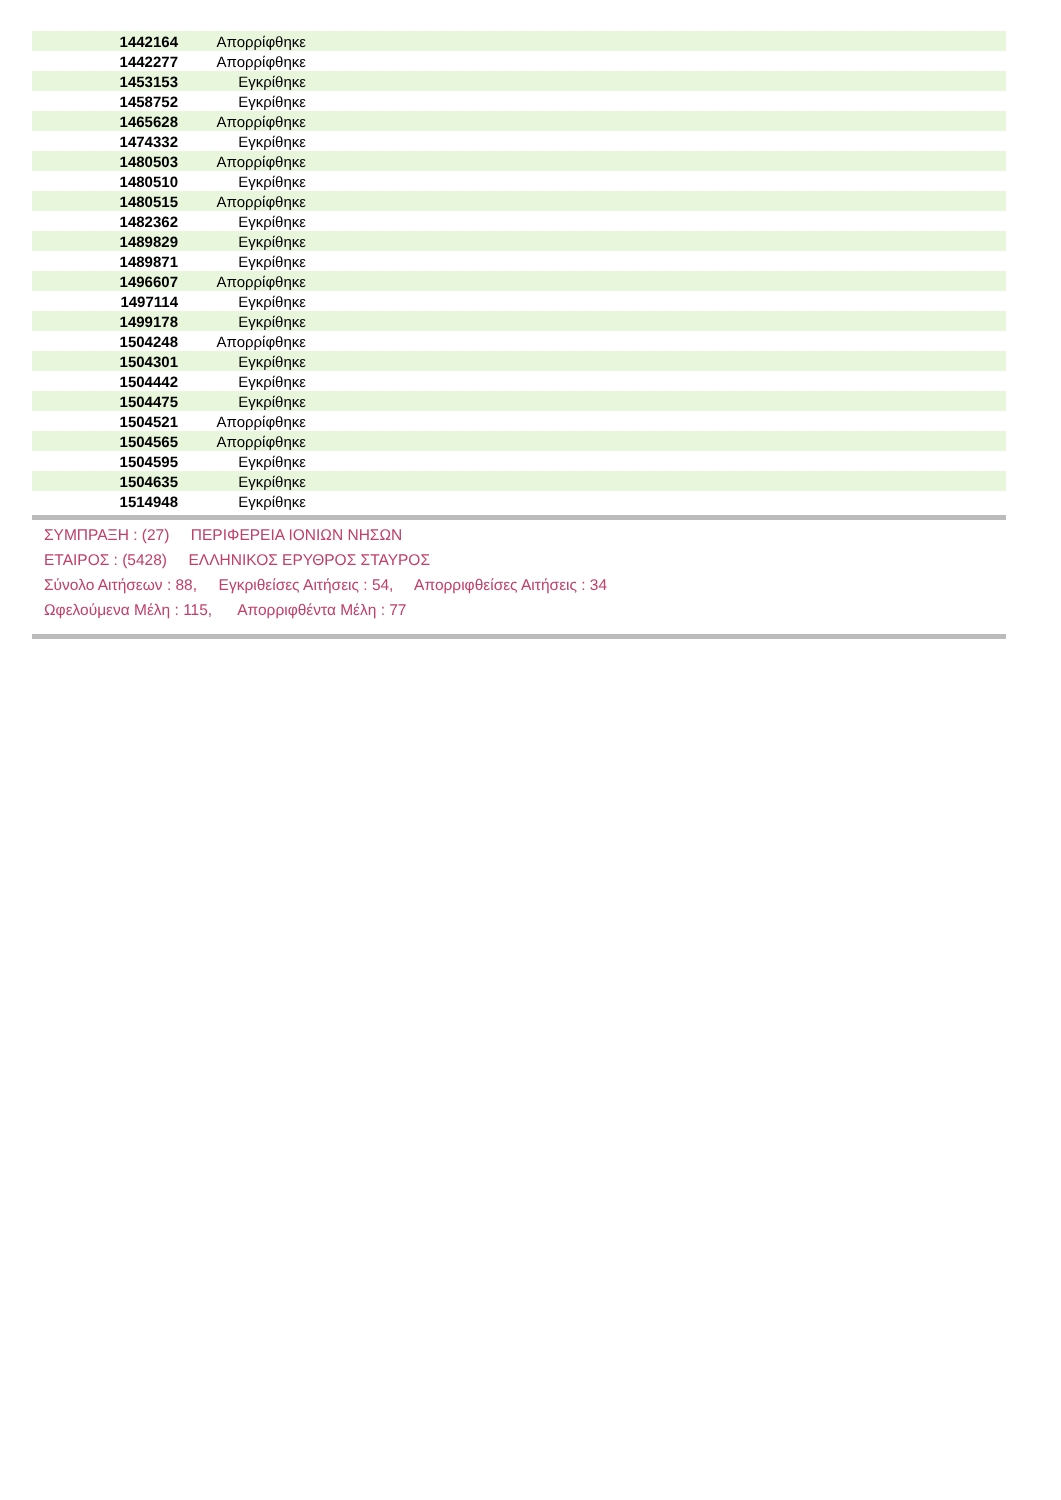| 1442164 | Απορρίφθηκε | |
| 1442277 | Απορρίφθηκε | |
| 1453153 | Εγκρίθηκε | |
| 1458752 | Εγκρίθηκε | |
| 1465628 | Απορρίφθηκε | |
| 1474332 | Εγκρίθηκε | |
| 1480503 | Απορρίφθηκε | |
| 1480510 | Εγκρίθηκε | |
| 1480515 | Απορρίφθηκε | |
| 1482362 | Εγκρίθηκε | |
| 1489829 | Εγκρίθηκε | |
| 1489871 | Εγκρίθηκε | |
| 1496607 | Απορρίφθηκε | |
| 1497114 | Εγκρίθηκε | |
| 1499178 | Εγκρίθηκε | |
| 1504248 | Απορρίφθηκε | |
| 1504301 | Εγκρίθηκε | |
| 1504442 | Εγκρίθηκε | |
| 1504475 | Εγκρίθηκε | |
| 1504521 | Απορρίφθηκε | |
| 1504565 | Απορρίφθηκε | |
| 1504595 | Εγκρίθηκε | |
| 1504635 | Εγκρίθηκε | |
| 1514948 | Εγκρίθηκε | |
ΣΥΜΠΡΑΞΗ : (27) ΠΕΡΙΦΕΡΕΙΑ ΙΟΝΙΩΝ ΝΗΣΩΝ
ΕΤΑΙΡΟΣ : (5428) ΕΛΛΗΝΙΚΟΣ ΕΡΥΘΡΟΣ ΣΤΑΥΡΟΣ
Σύνολο Αιτήσεων : 88, Εγκριθείσες Αιτήσεις : 54, Απορριφθείσες Αιτήσεις : 34
Ωφελούμενα Μέλη : 115, Απορριφθέντα Μέλη : 77